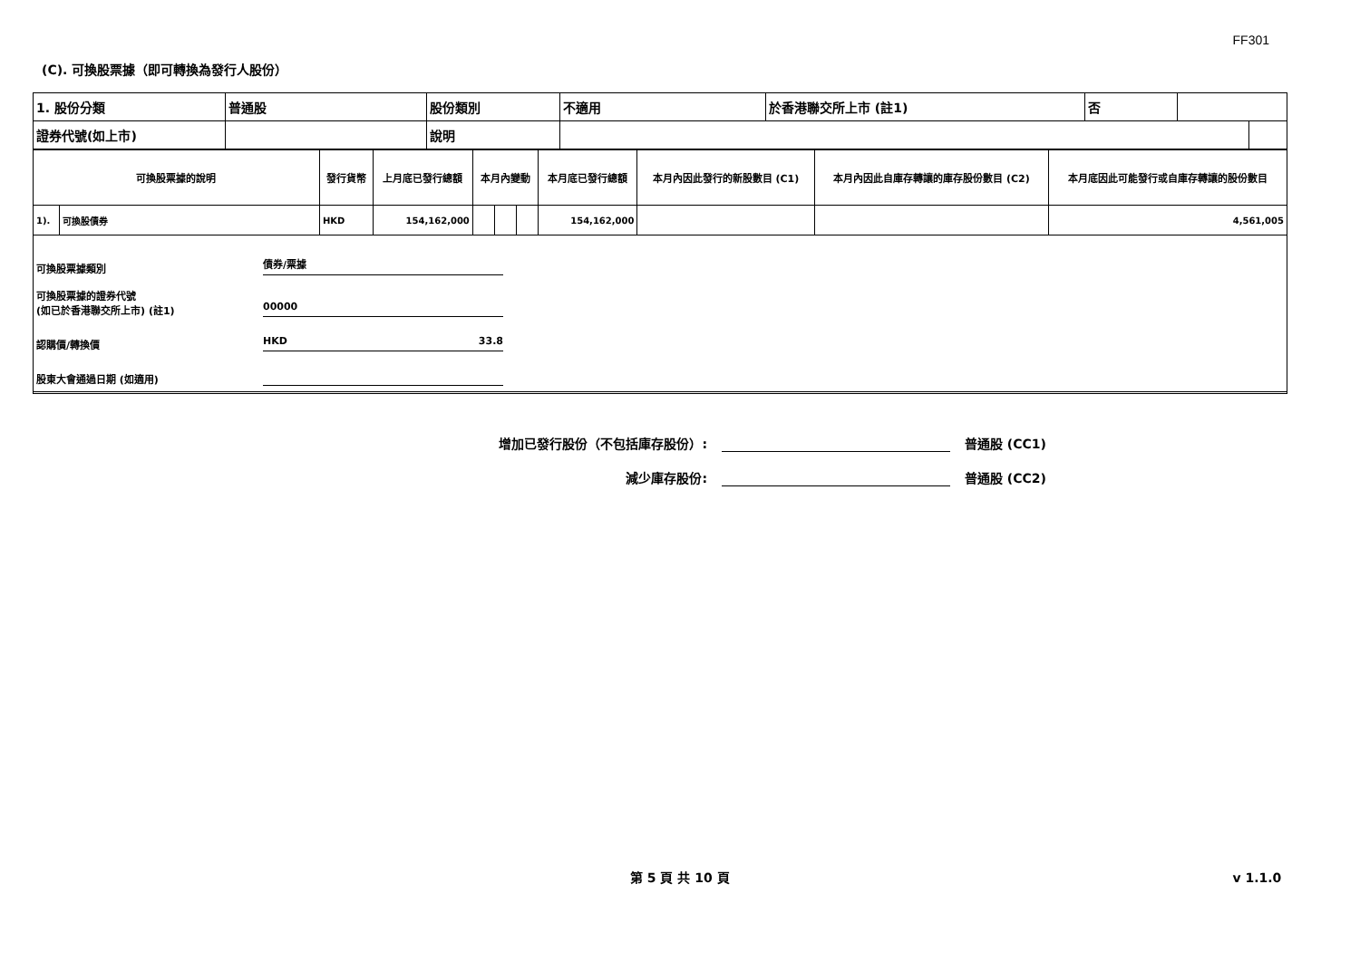FF301
(C). 可換股票據（即可轉換為發行人股份）
| 1. 股份分類 | 普通股 | 股份類別 | 不適用 | 於香港聯交所上市 (註1) | 否 | |
| 證券代號(如上市) | | 說明 | | |
| 可換股票據的說明 | | 發行貨幣 | 上月底已發行總額 | 本月內變動 | | | 本月底已發行總額 | 本月內因此發行的新股數目 (C1) | 本月內因此自庫存轉讓的庫存股份數目 (C2) | 本月底因此可能發行或自庫存轉讓的股份數目 |
| --- | --- | --- | --- | --- | --- | --- | --- | --- | --- | --- |
| 1). | 可換股債券 | HKD | 154,162,000 | | | | 154,162,000 | | | 4,561,005 |
可換股票據類別 債券/票據
可換股票據的證券代號
(如已於香港聯交所上市) (註1) 00000
認購價/轉換價 HKD 33.8
股東大會通過日期 (如適用)
增加已發行股份（不包括庫存股份）: 普通股 (CC1)
減少庫存股份: 普通股 (CC2)
第 5 頁 共 10 頁 v 1.1.0